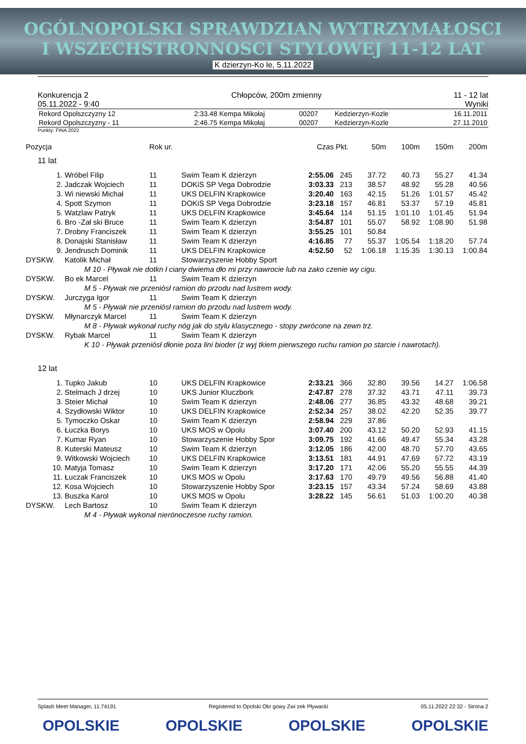OGÓLNOPOLSKI SPRAWDZIAN WYTRZYMAŁOSCI
I WSZECHSTRONNOSCI STYLOWEJ 11-12 LAT
K dzierzyn-Ko le, 5.11.2022
Konkurencja 2
05.11.2022 - 9:40
Chłopców, 200m zmienny 11 - 12 lat
Wyniki
| Rekord Opolszczyzny 12 | 2:33.48 | Kempa Mikołaj | 00207 | Kedzierzyn-Kozle | 16.11.2011 |
| Rekord Opolszczyzny - 11 | 2:46.75 | Kempa Mikołaj | 00207 | Kedzierzyn-Kozle | 27.11.2010 |
Punkty: FINA 2022
| Pozycja | | Rok ur. | | Czas | Pkt. | 50m | 100m | 150m | 200m |
| --- | --- | --- | --- | --- | --- | --- | --- | --- | --- |
| 11 lat | | | | | | | | | |
| 1. | Wróbel Filip | 11 | Swim Team K dzierzyn | 2:55.06 | 245 | 37.72 | 40.73 | 55.27 | 41.34 |
| 2. | Jadczak Wojciech | 11 | DOKiS SP Vega Dobrodzie | 3:03.33 | 213 | 38.57 | 48.92 | 55.28 | 40.56 |
| 3. | Wi niewski Michał | 11 | UKS DELFIN Krapkowice | 3:20.40 | 163 | 42.15 | 51.26 | 1:01.57 | 45.42 |
| 4. | Spott Szymon | 11 | DOKiS SP Vega Dobrodzie | 3:23.18 | 157 | 46.81 | 53.37 | 57.19 | 45.81 |
| 5. | Watzlaw Patryk | 11 | UKS DELFIN Krapkowice | 3:45.64 | 114 | 51.15 | 1:01.10 | 1:01.45 | 51.94 |
| 6. | Bro -Zał ski Bruce | 11 | Swim Team K dzierzyn | 3:54.87 | 101 | 55.07 | 58.92 | 1:08.90 | 51.98 |
| 7. | Drobny Franciszek | 11 | Swim Team K dzierzyn | 3:55.25 | 101 | 50.84 | | | |
| 8. | Donajski Stanisław | 11 | Swim Team K dzierzyn | 4:16.85 | 77 | 55.37 | 1:05.54 | 1:18.20 | 57.74 |
| 9. | Jendrusch Dominik | 11 | UKS DELFIN Krapkowice | 4:52.50 | 52 | 1:06.18 | 1:15.35 | 1:30.13 | 1:00.84 |
| DYSKW. | Katolik Michał | 11 | Stowarzyszenie Hobby Sport | | | | | | |
| M 10 - Pływak nie dotkn ł ciany dwiema dło mi przy nawrocie lub na zako czenie wy cigu. | | | | | | | | | |
| DYSKW. | Bo ek Marcel | 11 | Swim Team K dzierzyn | | | | | | |
| M 5 - Pływak nie przeniósł ramion do przodu nad lustrem wody. | | | | | | | | | |
| DYSKW. | Jurczyga Igor | 11 | Swim Team K dzierzyn | | | | | | |
| M 5 - Pływak nie przeniósł ramion do przodu nad lustrem wody. | | | | | | | | | |
| DYSKW. | Młynarczyk Marcel | 11 | Swim Team K dzierzyn | | | | | | |
| M 8 - Pływak wykonał ruchy nóg jak do stylu klasycznego - stopy zwrócone na zewn trz. | | | | | | | | | |
| DYSKW. | Rybak Marcel | 11 | Swim Team K dzierzyn | | | | | | |
| K 10 - Pływak przeniósł dłonie poza lini bioder (z wyj tkiem pierwszego ruchu ramion po starcie i nawrotach). | | | | | | | | | |
| 12 lat | | | | | | | | | |
| 1. | Tupko Jakub | 10 | UKS DELFIN Krapkowice | 2:33.21 | 366 | 32.80 | 39.56 | 14.27 | 1:06.58 |
| 2. | Stelmach J drzej | 10 | UKS Junior Kluczbork | 2:47.87 | 278 | 37.32 | 43.71 | 47.11 | 39.73 |
| 3. | Steier Michał | 10 | Swim Team K dzierzyn | 2:48.06 | 277 | 36.85 | 43.32 | 48.68 | 39.21 |
| 4. | Szydłowski Wiktor | 10 | UKS DELFIN Krapkowice | 2:52.34 | 257 | 38.02 | 42.20 | 52.35 | 39.77 |
| 5. | Tymoczko Oskar | 10 | Swim Team K dzierzyn | 2:58.94 | 229 | 37.86 | | | |
| 6. | Łuczka Borys | 10 | UKS MOS w Opolu | 3:07.40 | 200 | 43.12 | 50.20 | 52.93 | 41.15 |
| 7. | Kumar Ryan | 10 | Stowarzyszenie Hobby Spor | 3:09.75 | 192 | 41.66 | 49.47 | 55.34 | 43.28 |
| 8. | Kuterski Mateusz | 10 | Swim Team K dzierzyn | 3:12.05 | 186 | 42.00 | 48.70 | 57.70 | 43.65 |
| 9. | Witkowski Wojciech | 10 | UKS DELFIN Krapkowice | 3:13.51 | 181 | 44.91 | 47.69 | 57.72 | 43.19 |
| 10. | Matyja Tomasz | 10 | Swim Team K dzierzyn | 3:17.20 | 171 | 42.06 | 55.20 | 55.55 | 44.39 |
| 11. | Łuczak Franciszek | 10 | UKS MOS w Opolu | 3:17.63 | 170 | 49.79 | 49.56 | 56.88 | 41.40 |
| 12. | Kosa Wojciech | 10 | Stowarzyszenie Hobby Spor | 3:23.15 | 157 | 43.34 | 57.24 | 58.69 | 43.88 |
| 13. | Buszka Karol | 10 | UKS MOS w Opolu | 3:28.22 | 145 | 56.61 | 51.03 | 1:00.20 | 40.38 |
| DYSKW. | Lech Bartosz | 10 | Swim Team K dzierzyn | | | | | | |
| M 4 - Pływak wykonał nierónoczesne ruchy ramion. | | | | | | | | | |
Splash Meet Manager, 11.74191 Registered to Opolski Okr gowy Zwi zek Pływacki 05.11.2022 22:32 - Strona 2
OPOLSKIE OPOLSKIE OPOLSKIE OPOLSKIE